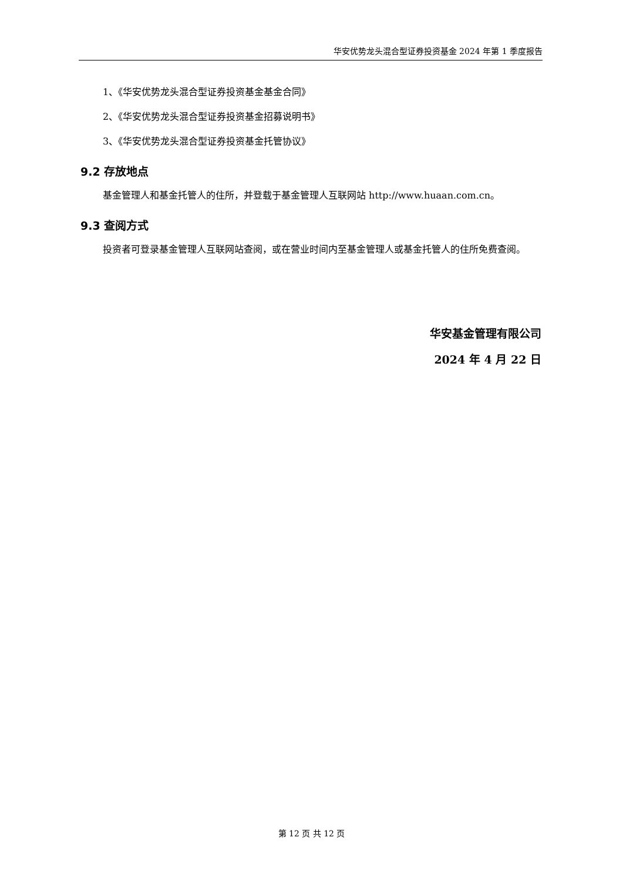华安优势龙头混合型证券投资基金 2024 年第 1 季度报告
1、《华安优势龙头混合型证券投资基金基金合同》
2、《华安优势龙头混合型证券投资基金招募说明书》
3、《华安优势龙头混合型证券投资基金托管协议》
9.2 存放地点
基金管理人和基金托管人的住所，并登载于基金管理人互联网站 http://www.huaan.com.cn。
9.3 查阅方式
投资者可登录基金管理人互联网站查阅，或在营业时间内至基金管理人或基金托管人的住所免费查阅。
华安基金管理有限公司
2024 年 4 月 22 日
第 12 页 共 12 页